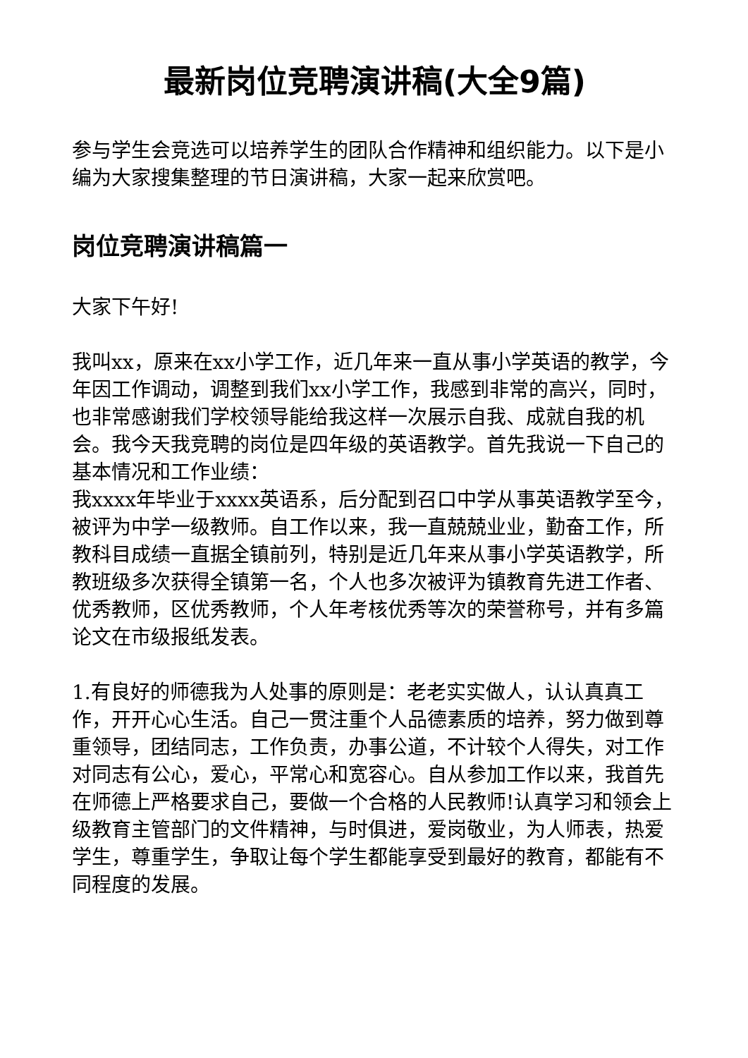最新岗位竞聘演讲稿(大全9篇)
参与学生会竞选可以培养学生的团队合作精神和组织能力。以下是小编为大家搜集整理的节日演讲稿，大家一起来欣赏吧。
岗位竞聘演讲稿篇一
大家下午好!
我叫xx，原来在xx小学工作，近几年来一直从事小学英语的教学，今年因工作调动，调整到我们xx小学工作，我感到非常的高兴，同时，也非常感谢我们学校领导能给我这样一次展示自我、成就自我的机会。我今天我竞聘的岗位是四年级的英语教学。首先我说一下自己的基本情况和工作业绩：
我xxxx年毕业于xxxx英语系，后分配到召口中学从事英语教学至今，被评为中学一级教师。自工作以来，我一直兢兢业业，勤奋工作，所教科目成绩一直据全镇前列，特别是近几年来从事小学英语教学，所教班级多次获得全镇第一名，个人也多次被评为镇教育先进工作者、优秀教师，区优秀教师，个人年考核优秀等次的荣誉称号，并有多篇论文在市级报纸发表。
1.有良好的师德我为人处事的原则是：老老实实做人，认认真真工作，开开心心生活。自己一贯注重个人品德素质的培养，努力做到尊重领导，团结同志，工作负责，办事公道，不计较个人得失，对工作对同志有公心，爱心，平常心和宽容心。自从参加工作以来，我首先在师德上严格要求自己，要做一个合格的人民教师!认真学习和领会上级教育主管部门的文件精神，与时俱进，爱岗敬业，为人师表，热爱学生，尊重学生，争取让每个学生都能享受到最好的教育，都能有不同程度的发展。